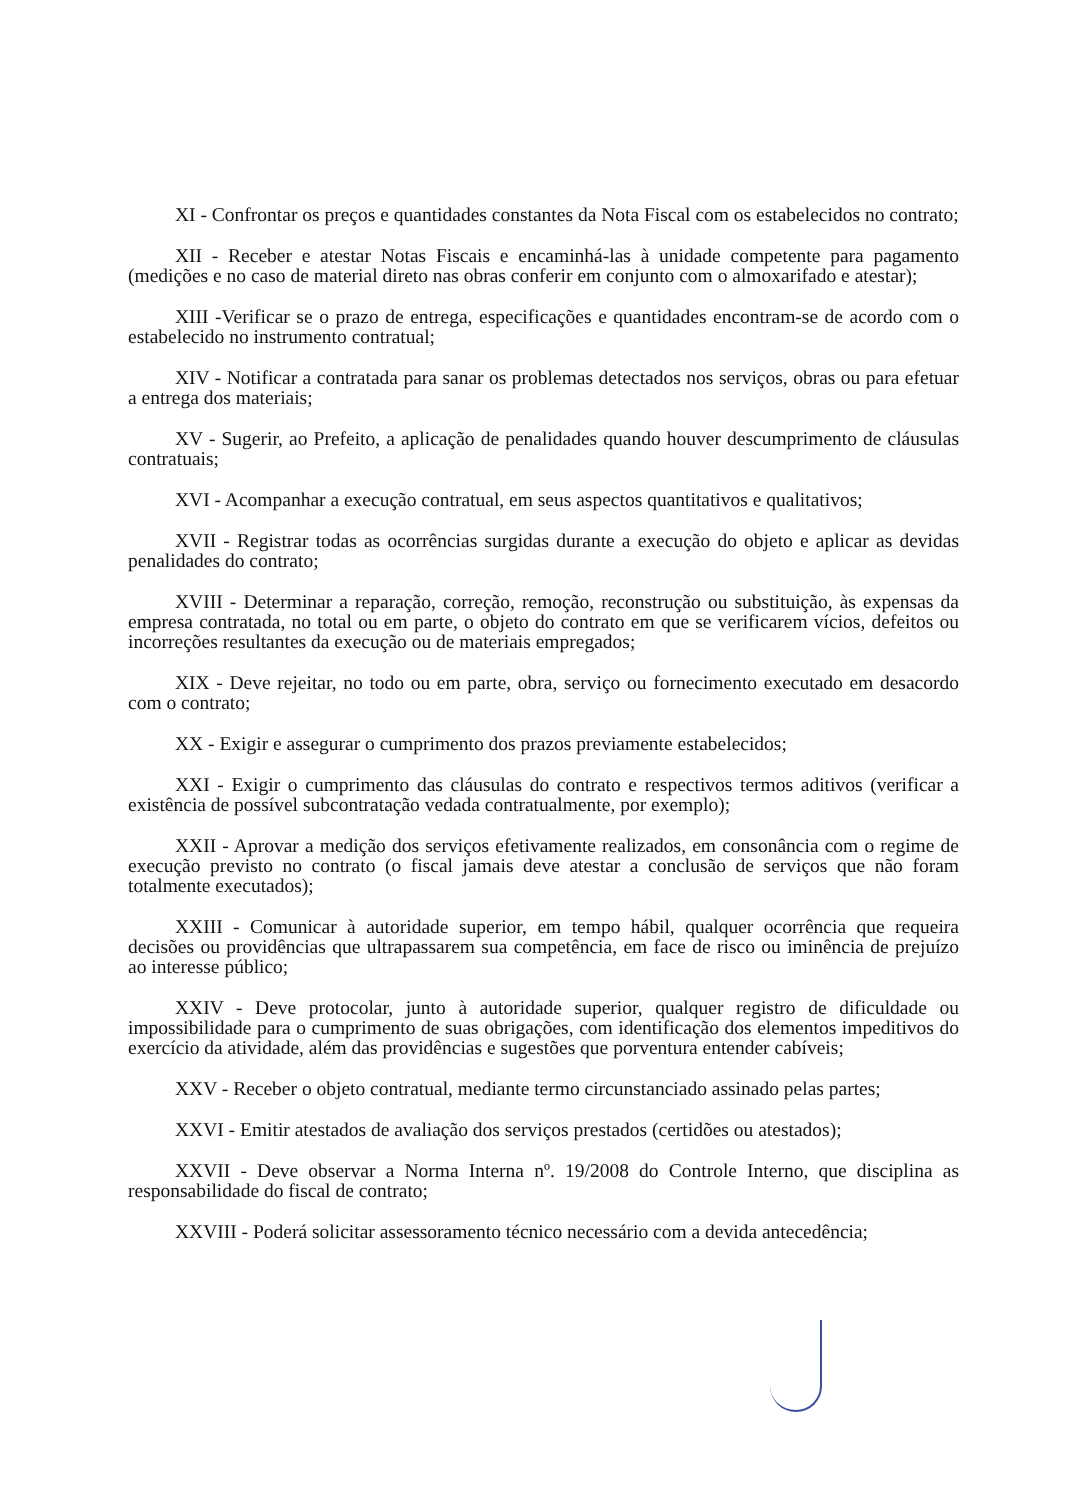XI - Confrontar os preços e quantidades constantes da Nota Fiscal com os estabelecidos no contrato;
XII - Receber e atestar Notas Fiscais e encaminhá-las à unidade competente para pagamento (medições e no caso de material direto nas obras conferir em conjunto com o almoxarifado e atestar);
XIII -Verificar se o prazo de entrega, especificações e quantidades encontram-se de acordo com o estabelecido no instrumento contratual;
XIV - Notificar a contratada para sanar os problemas detectados nos serviços, obras ou para efetuar a entrega dos materiais;
XV - Sugerir, ao Prefeito, a aplicação de penalidades quando houver descumprimento de cláusulas contratuais;
XVI - Acompanhar a execução contratual, em seus aspectos quantitativos e qualitativos;
XVII - Registrar todas as ocorrências surgidas durante a execução do objeto e aplicar as devidas penalidades do contrato;
XVIII - Determinar a reparação, correção, remoção, reconstrução ou substituição, às expensas da empresa contratada, no total ou em parte, o objeto do contrato em que se verificarem vícios, defeitos ou incorreções resultantes da execução ou de materiais empregados;
XIX - Deve rejeitar, no todo ou em parte, obra, serviço ou fornecimento executado em desacordo com o contrato;
XX - Exigir e assegurar o cumprimento dos prazos previamente estabelecidos;
XXI - Exigir o cumprimento das cláusulas do contrato e respectivos termos aditivos (verificar a existência de possível subcontratação vedada contratualmente, por exemplo);
XXII - Aprovar a medição dos serviços efetivamente realizados, em consonância com o regime de execução previsto no contrato (o fiscal jamais deve atestar a conclusão de serviços que não foram totalmente executados);
XXIII - Comunicar à autoridade superior, em tempo hábil, qualquer ocorrência que requeira decisões ou providências que ultrapassarem sua competência, em face de risco ou iminência de prejuízo ao interesse público;
XXIV - Deve protocolar, junto à autoridade superior, qualquer registro de dificuldade ou impossibilidade para o cumprimento de suas obrigações, com identificação dos elementos impeditivos do exercício da atividade, além das providências e sugestões que porventura entender cabíveis;
XXV - Receber o objeto contratual, mediante termo circunstanciado assinado pelas partes;
XXVI - Emitir atestados de avaliação dos serviços prestados (certidões ou atestados);
XXVII - Deve observar a Norma Interna nº. 19/2008 do Controle Interno, que disciplina as responsabilidade do fiscal de contrato;
XXVIII - Poderá solicitar assessoramento técnico necessário com a devida antecedência;